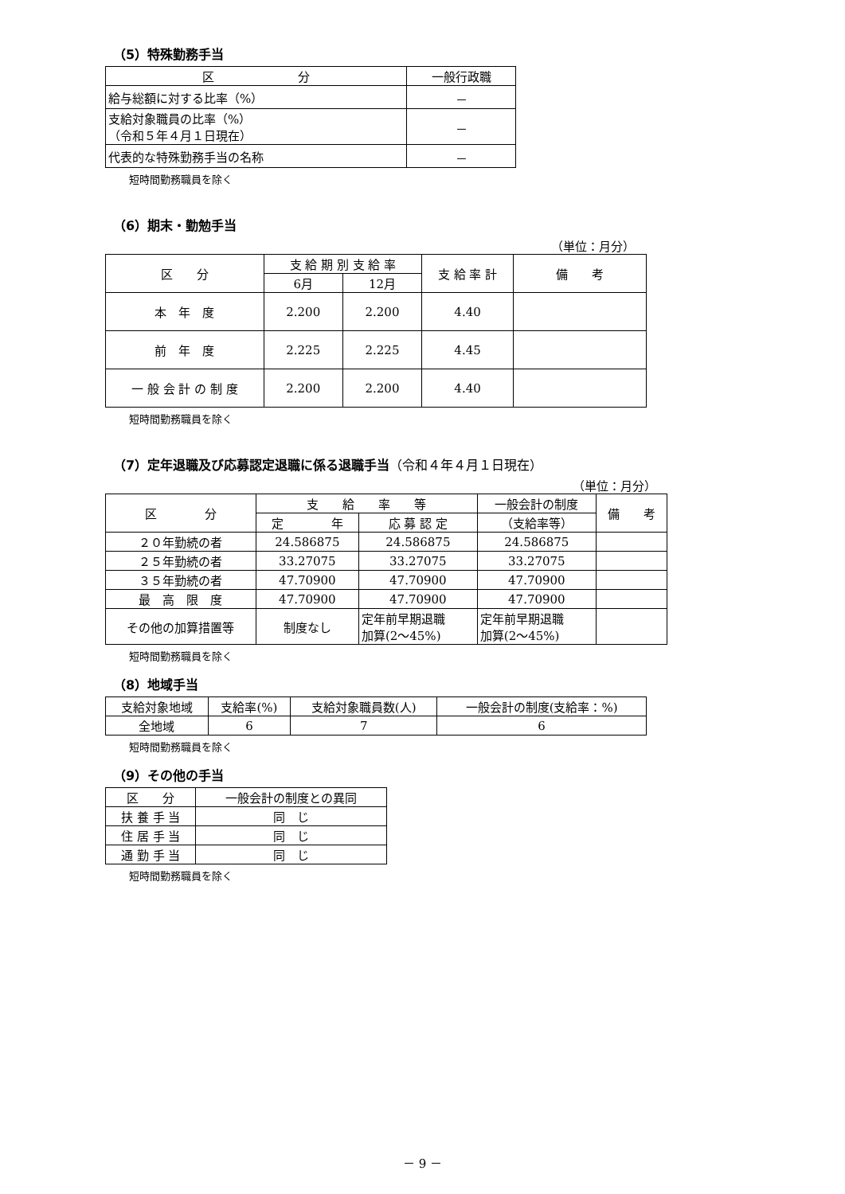（5）特殊勤務手当
| 区 分 | 一般行政職 |
| --- | --- |
| 給与総額に対する比率（%） | － |
| 支給対象職員の比率（%） （令和５年４月１日現在） | － |
| 代表的な特殊勤務手当の名称 | － |
短時間勤務職員を除く
（6）期末・勤勉手当
（単位：月分）
| 区 分 | 支 給 期 別 支 給 率 | | 支 給 率 計 | 備 考 |
| --- | --- | --- | --- | --- |
| | 6月 | 12月 | | |
| 本 年 度 | 2.200 | 2.200 | 4.40 | |
| 前 年 度 | 2.225 | 2.225 | 4.45 | |
| 一 般 会 計 の 制 度 | 2.200 | 2.200 | 4.40 | |
短時間勤務職員を除く
（7）定年退職及び応募認定退職に係る退職手当（令和４年４月１日現在）
（単位：月分）
| 区 分 | 支 給 率 等 | | 一般会計の制度 | 備 考 |
| --- | --- | --- | --- | --- |
| | 定 年 | 応 募 認 定 | （支給率等） | |
| ２０年勤続の者 | 24.586875 | 24.586875 | 24.586875 | |
| ２５年勤続の者 | 33.27075 | 33.27075 | 33.27075 | |
| ３５年勤続の者 | 47.70900 | 47.70900 | 47.70900 | |
| 最 高 限 度 | 47.70900 | 47.70900 | 47.70900 | |
| その他の加算措置等 | 制度なし | 定年前早期退職 加算(2～45%) | 定年前早期退職 加算(2～45%) | |
短時間勤務職員を除く
（8）地域手当
| 支給対象地域 | 支給率(%) | 支給対象職員数(人) | 一般会計の制度(支給率：%) |
| --- | --- | --- | --- |
| 全地域 | 6 | 7 | 6 |
短時間勤務職員を除く
（9）その他の手当
| 区 分 | 一般会計の制度との異同 |
| --- | --- |
| 扶 養 手 当 | 同 じ |
| 住 居 手 当 | 同 じ |
| 通 勤 手 当 | 同 じ |
短時間勤務職員を除く
－ 9 －